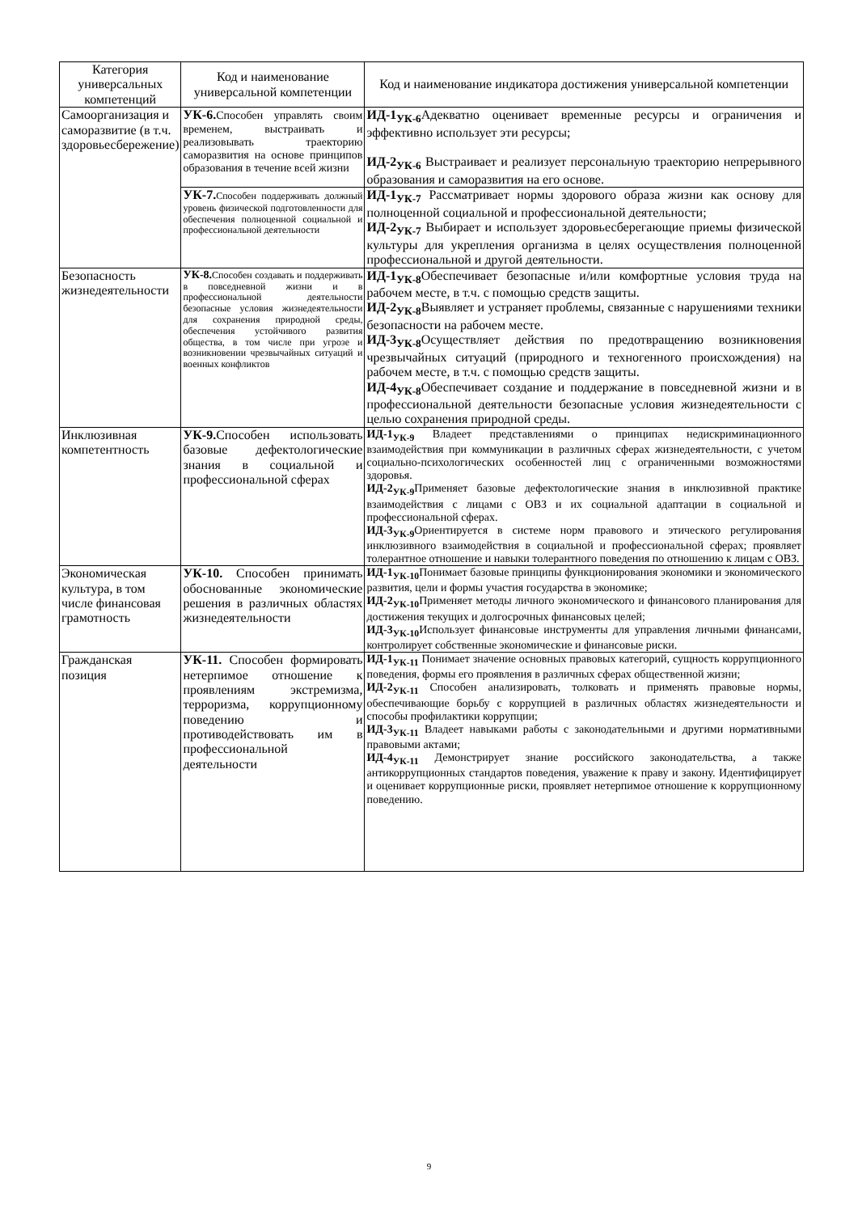| Категория универсальных компетенций | Код и наименование универсальной компетенции | Код и наименование индикатора достижения универсальной компетенции |
| --- | --- | --- |
| Самоорганизация и саморазвитие (в т.ч. здоровьесбережение) | УК-6. Способен управлять своим временем, выстраивать и реализовывать траекторию саморазвития на основе принципов образования в течение всей жизни | ИД-1<sub>УК-6</sub> Адекватно оценивает временные ресурсы и ограничения и эффективно использует эти ресурсы; ИД-2<sub>УК-6</sub> Выстраивает и реализует персональную траекторию непрерывного образования и саморазвития на его основе. |
| | УК-7. Способен поддерживать должный уровень физической подготовленности для обеспечения полноценной социальной и профессиональной деятельности | ИД-1<sub>УК-7</sub> Рассматривает нормы здорового образа жизни как основу для полноценной социальной и профессиональной деятельности; ИД-2<sub>УК-7</sub> Выбирает и использует здоровьесберегающие приемы физической культуры для укрепления организма в целях осуществления полноценной профессиональной и другой деятельности. |
| Безопасность жизнедеятельности | УК-8. Способен создавать и поддерживать в повседневной жизни и в профессиональной деятельности безопасные условия жизнедеятельности для сохранения природной среды, обеспечения устойчивого развития общества, в том числе при угрозе и возникновении чрезвычайных ситуаций и военных конфликтов | ИД-1<sub>УК-8</sub> Обеспечивает безопасные и/или комфортные условия труда на рабочем месте, в т.ч. с помощью средств защиты. ИД-2<sub>УК-8</sub> Выявляет и устраняет проблемы, связанные с нарушениями техники безопасности на рабочем месте. ИД-3<sub>УК-8</sub> Осуществляет действия по предотвращению возникновения чрезвычайных ситуаций (природного и техногенного происхождения) на рабочем месте, в т.ч. с помощью средств защиты. ИД-4<sub>УК-8</sub> Обеспечивает создание и поддержание в повседневной жизни и в профессиональной деятельности безопасные условия жизнедеятельности с целью сохранения природной среды. |
| Инклюзивная компетентность | УК-9. Способен использовать базовые дефектологические знания в социальной и профессиональной сферах | ИД-1<sub>УК-9</sub> Владеет представлениями о принципах недискриминационного взаимодействия при коммуникации в различных сферах жизнедеятельности, с учетом социально-психологических особенностей лиц с ограниченными возможностями здоровья. ИД-2<sub>УК-9</sub> Применяет базовые дефектологические знания в инклюзивной практике взаимодействия с лицами с ОВЗ и их социальной адаптации в социальной и профессиональной сферах. ИД-3<sub>УК-9</sub> Ориентируется в системе норм правового и этического регулирования инклюзивного взаимодействия в социальной и профессиональной сферах; проявляет толерантное отношение и навыки толерантного поведения по отношению к лицам с ОВЗ. |
| Экономическая культура, в том числе финансовая грамотность | УК-10. Способен принимать обоснованные экономические решения в различных областях жизнедеятельности | ИД-1<sub>УК-10</sub> Понимает базовые принципы функционирования экономики и экономического развития, цели и формы участия государства в экономике; ИД-2<sub>УК-10</sub> Применяет методы личного экономического и финансового планирования для достижения текущих и долгосрочных финансовых целей; ИД-3<sub>УК-10</sub> Использует финансовые инструменты для управления личными финансами, контролирует собственные экономические и финансовые риски. |
| Гражданская позиция | УК-11. Способен формировать нетерпимое отношение к проявлениям экстремизма, терроризма, коррупционному поведению и противодействовать им в профессиональной деятельности | ИД-1<sub>УК-11</sub> Понимает значение основных правовых категорий, сущность коррупционного поведения, формы его проявления в различных сферах общественной жизни; ИД-2<sub>УК-11</sub> Способен анализировать, толковать и применять правовые нормы, обеспечивающие борьбу с коррупцией в различных областях жизнедеятельности и способы профилактики коррупции; ИД-3<sub>УК-11</sub> Владеет навыками работы с законодательными и другими нормативными правовыми актами; ИД-4<sub>УК-11</sub> Демонстрирует знание российского законодательства, а также антикоррупционных стандартов поведения, уважение к праву и закону. Идентифицирует и оценивает коррупционные риски, проявляет нетерпимое отношение к коррупционному поведению. |
9